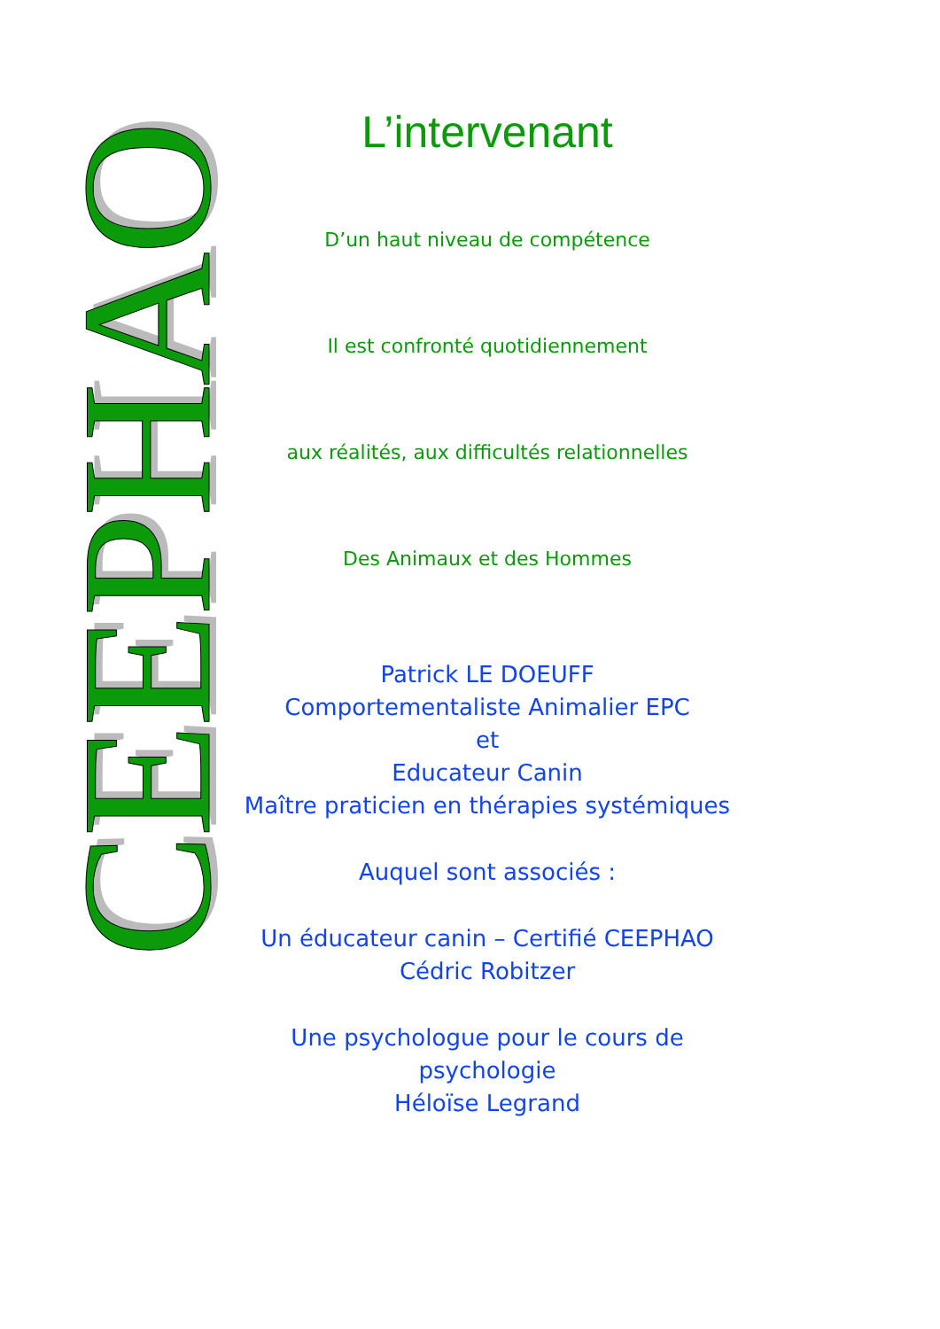CEEPHAO
L’intervenant
D’un haut niveau de compétence
Il est confronté quotidiennement
aux réalités, aux difficultés relationnelles
Des Animaux et des Hommes
Patrick LE DOEUFF
Comportementaliste Animalier EPC
et
Educateur Canin
Maître praticien en thérapies systémiques
Auquel sont associés :
Un éducateur canin – Certifié CEEPHAO
Cédric Robitzer
Une psychologue pour le cours de psychologie
Héloïse Legrand